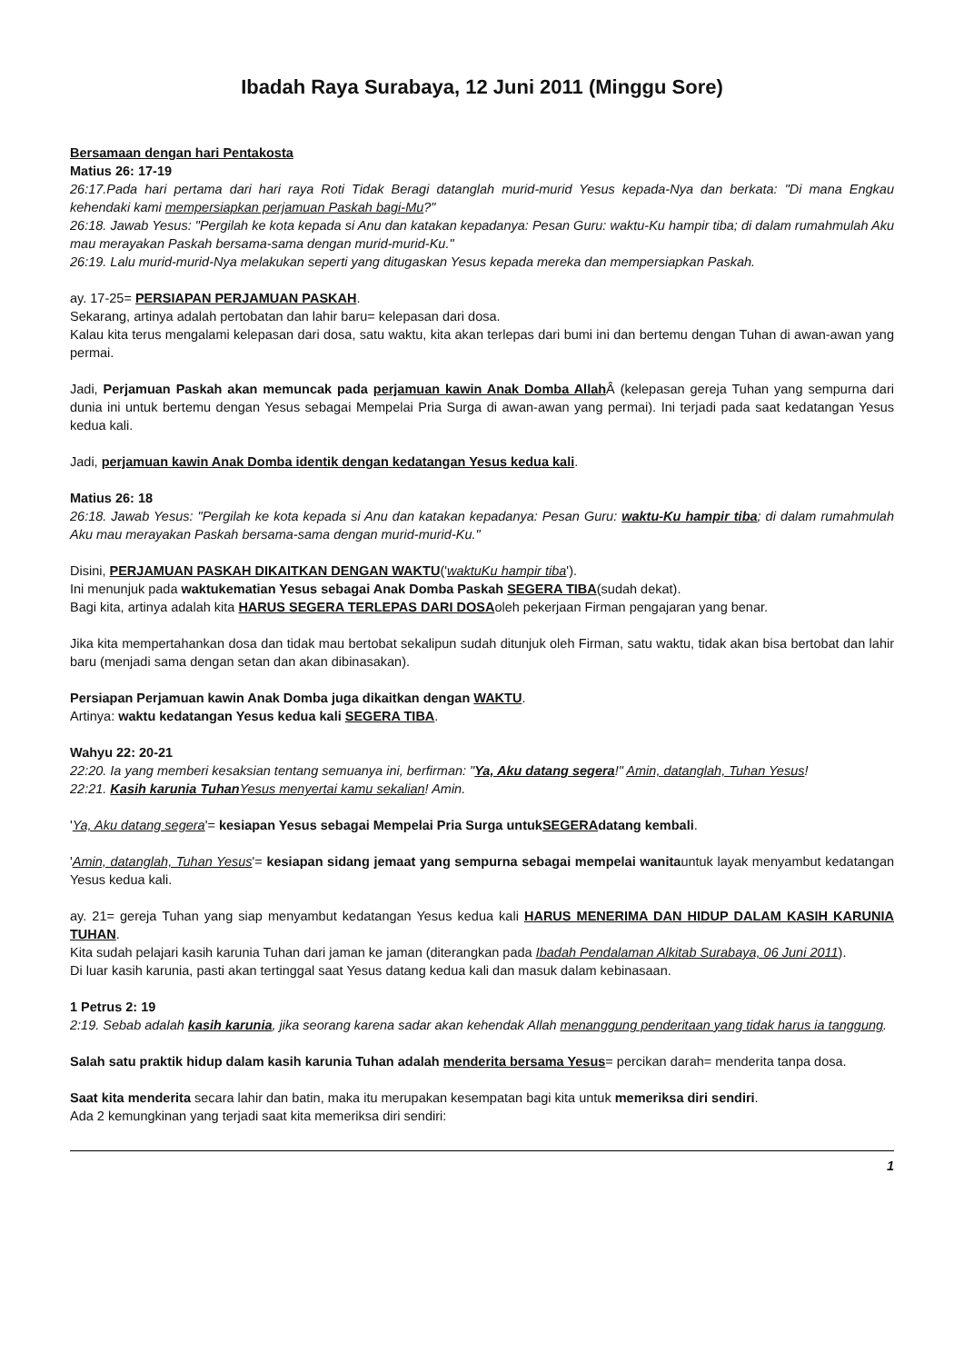Ibadah Raya Surabaya, 12 Juni 2011 (Minggu Sore)
Bersamaan dengan hari Pentakosta
Matius 26: 17-19
26:17.Pada hari pertama dari hari raya Roti Tidak Beragi datanglah murid-murid Yesus kepada-Nya dan berkata: "Di mana Engkau kehendaki kami mempersiapkan perjamuan Paskah bagi-Mu?"
26:18. Jawab Yesus: "Pergilah ke kota kepada si Anu dan katakan kepadanya: Pesan Guru: waktu-Ku hampir tiba; di dalam rumahmulah Aku mau merayakan Paskah bersama-sama dengan murid-murid-Ku."
26:19. Lalu murid-murid-Nya melakukan seperti yang ditugaskan Yesus kepada mereka dan mempersiapkan Paskah.
ay. 17-25= PERSIAPAN PERJAMUAN PASKAH.
Sekarang, artinya adalah pertobatan dan lahir baru= kelepasan dari dosa.
Kalau kita terus mengalami kelepasan dari dosa, satu waktu, kita akan terlepas dari bumi ini dan bertemu dengan Tuhan di awan-awan yang permai.
Jadi, Perjamuan Paskah akan memuncak pada perjamuan kawin Anak Domba Allah Â (kelepasan gereja Tuhan yang sempurna dari dunia ini untuk bertemu dengan Yesus sebagai Mempelai Pria Surga di awan-awan yang permai). Ini terjadi pada saat kedatangan Yesus kedua kali.
Jadi, perjamuan kawin Anak Domba identik dengan kedatangan Yesus kedua kali.
Matius 26: 18
26:18. Jawab Yesus: "Pergilah ke kota kepada si Anu dan katakan kepadanya: Pesan Guru: waktu-Ku hampir tiba; di dalam rumahmulah Aku mau merayakan Paskah bersama-sama dengan murid-murid-Ku."
Disini, PERJAMUAN PASKAH DIKAITKAN DENGAN WAKTU('waktuKu hampir tiba').
Ini menunjuk pada waktukematian Yesus sebagai Anak Domba Paskah SEGERA TIBA(sudah dekat).
Bagi kita, artinya adalah kita HARUS SEGERA TERLEPAS DARI DOSAoleh pekerjaan Firman pengajaran yang benar.
Jika kita mempertahankan dosa dan tidak mau bertobat sekalipun sudah ditunjuk oleh Firman, satu waktu, tidak akan bisa bertobat dan lahir baru (menjadi sama dengan setan dan akan dibinasakan).
Persiapan Perjamuan kawin Anak Domba juga dikaitkan dengan WAKTU.
Artinya: waktu kedatangan Yesus kedua kali SEGERA TIBA.
Wahyu 22: 20-21
22:20. Ia yang memberi kesaksian tentang semuanya ini, berfirman: "Ya, Aku datang segera!" Amin, datanglah, Tuhan Yesus!
22:21. Kasih karunia Tuhan Yesus menyertai kamu sekalian! Amin.
'Ya, Aku datang segera'= kesiapan Yesus sebagai Mempelai Pria Surga untukSEGERAdatang kembali.
'Amin, datanglah, Tuhan Yesus'= kesiapan sidang jemaat yang sempurna sebagai mempelai wanitauntuk layak menyambut kedatangan Yesus kedua kali.
ay. 21= gereja Tuhan yang siap menyambut kedatangan Yesus kedua kali HARUS MENERIMA DAN HIDUP DALAM KASIH KARUNIA TUHAN.
Kita sudah pelajari kasih karunia Tuhan dari jaman ke jaman (diterangkan pada Ibadah Pendalaman Alkitab Surabaya, 06 Juni 2011).
Di luar kasih karunia, pasti akan tertinggal saat Yesus datang kedua kali dan masuk dalam kebinasaan.
1 Petrus 2: 19
2:19. Sebab adalah kasih karunia, jika seorang karena sadar akan kehendak Allah menanggung penderitaan yang tidak harus ia tanggung.
Salah satu praktik hidup dalam kasih karunia Tuhan adalah menderita bersama Yesus= percikan darah= menderita tanpa dosa.
Saat kita menderita secara lahir dan batin, maka itu merupakan kesempatan bagi kita untuk memeriksa diri sendiri.
Ada 2 kemungkinan yang terjadi saat kita memeriksa diri sendiri:
1